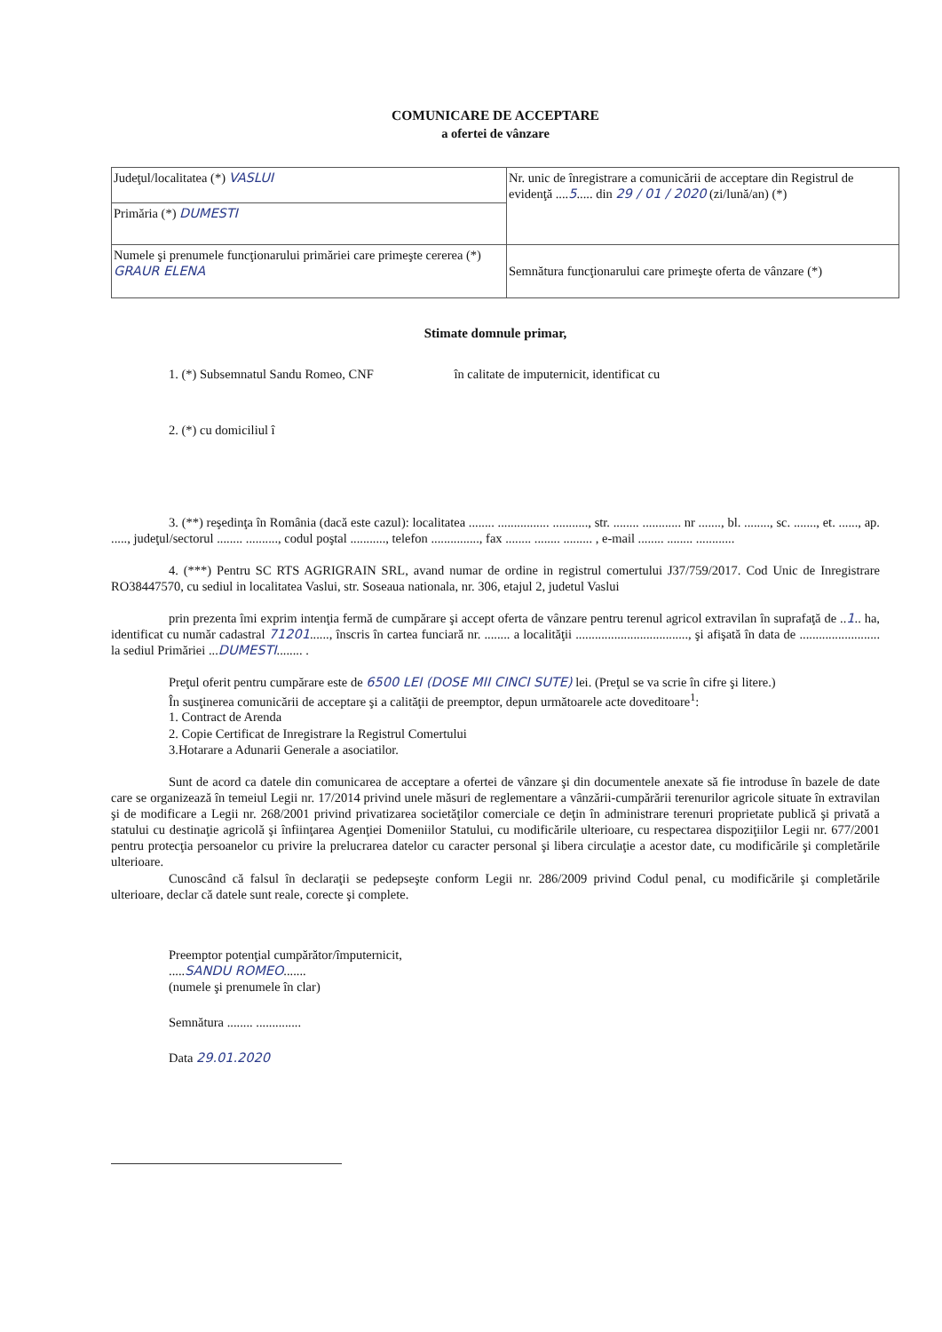COMUNICARE DE ACCEPTARE
a ofertei de vânzare
| Judeţul/localitatea (*) VASLUI | Nr. unic de înregistrare a comunicării de acceptare din Registrul de evidenţă .... 5 ..... din 29 / 01 / 2020 (zi/lună/an) (*) |
| Primăria (*) DUMESTI | |
| Numele şi prenumele funcţionarului primăriei care primeşte cererea (*) GRAUR ELENA | Semnătura funcţionarului care primeşte oferta de vânzare (*) |
Stimate domnule primar,
1. (*) Subsemnatul Sandu Romeo, CNF în calitate de imputernicit, identificat cu
2. (*) cu domiciliul î
3. (**) reşedinţa în România (dacă este cazul): localitatea ........ ................ ..........., str. ........ ............ nr ......., bl. ........, sc. ......., et. ......, ap. ....., judeţul/sectorul ........ .........., codul poştal ..........., telefon ..............., fax ........ ........ ......... , e-mail ........ ........ ............
4. (***) Pentru SC RTS AGRIGRAIN SRL, avand numar de ordine in registrul comertului J37/759/2017. Cod Unic de Inregistrare RO38447570, cu sediul in localitatea Vaslui, str. Soseaua nationala, nr. 306, etajul 2, judetul Vaslui
prin prezenta îmi exprim intenţia fermă de cumpărare şi accept oferta de vânzare pentru terenul agricol extravilan în suprafaţă de ..1.. ha, identificat cu număr cadastral 71201......, înscris în cartea funciară nr. ........ a localităţii ..................................., şi afişată în data de ......................... la sediul Primăriei ...DUMESTI........ .
Preţul oferit pentru cumpărare este de 6500 LEI (DOSE MII CINCI SUTE) lei. (Preţul se va scrie în cifre şi litere.)
În susţinerea comunicării de acceptare şi a calităţii de preemptor, depun următoarele acte doveditoare<sup>1</sup>:
1. Contract de Arenda
2. Copie Certificat de Inregistrare la Registrul Comertului
3.Hotarare a Adunarii Generale a asociatilor.
Sunt de acord ca datele din comunicarea de acceptare a ofertei de vânzare şi din documentele anexate să fie introduse în bazele de date care se organizează în temeiul Legii nr. 17/2014 privind unele măsuri de reglementare a vânzării-cumpărării terenurilor agricole situate în extravilan şi de modificare a Legii nr. 268/2001 privind privatizarea societăţilor comerciale ce deţin în administrare terenuri proprietate publică şi privată a statului cu destinaţie agricolă şi înfiinţarea Agenţiei Domeniilor Statului, cu modificările ulterioare, cu respectarea dispoziţiilor Legii nr. 677/2001 pentru protecţia persoanelor cu privire la prelucrarea datelor cu caracter personal şi libera circulaţie a acestor date, cu modificările şi completările ulterioare.
Cunoscând că falsul în declaraţii se pedepseşte conform Legii nr. 286/2009 privind Codul penal, cu modificările şi completările ulterioare, declar că datele sunt reale, corecte şi complete.
Preemptor potenţial cumpărător/împuternicit,
.....SANDU ROMEO.......
(numele şi prenumele în clar)
Semnătura ........ ..............
Data 29.01.2020